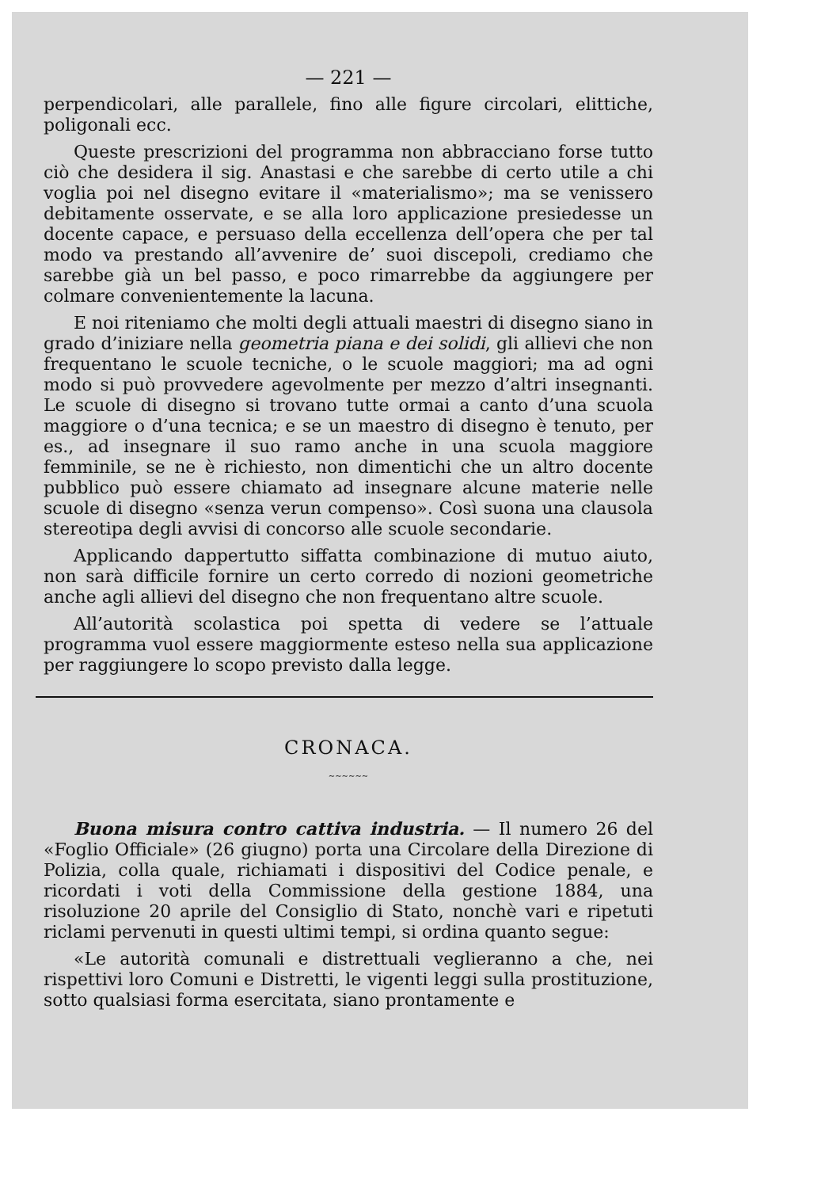— 221 —
perpendicolari, alle parallele, fino alle figure circolari, elittiche, poligonali ecc.
Queste prescrizioni del programma non abbracciano forse tutto ciò che desidera il sig. Anastasi e che sarebbe di certo utile a chi voglia poi nel disegno evitare il «materialismo»; ma se venissero debitamente osservate, e se alla loro applicazione presiedesse un docente capace, e persuaso della eccellenza dell’opera che per tal modo va prestando all’avvenire de’ suoi discepoli, crediamo che sarebbe già un bel passo, e poco rimarrebbe da aggiungere per colmare convenientemente la lacuna.
E noi riteniamo che molti degli attuali maestri di disegno siano in grado d’iniziare nella geometria piana e dei solidi, gli allievi che non frequentano le scuole tecniche, o le scuole maggiori; ma ad ogni modo si può provvedere agevolmente per mezzo d’altri insegnanti. Le scuole di disegno si trovano tutte ormai a canto d’una scuola maggiore o d’una tecnica; e se un maestro di disegno è tenuto, per es., ad insegnare il suo ramo anche in una scuola maggiore femminile, se ne è richiesto, non dimentichi che un altro docente pubblico può essere chiamato ad insegnare alcune materie nelle scuole di disegno «senza verun compenso». Così suona una clausola stereotipa degli avvisi di concorso alle scuole secondarie.
Applicando dappertutto siffatta combinazione di mutuo aiuto, non sarà difficile fornire un certo corredo di nozioni geometriche anche agli allievi del disegno che non frequentano altre scuole.
All’autorità scolastica poi spetta di vedere se l’attuale programma vuol essere maggiormente esteso nella sua applicazione per raggiungere lo scopo previsto dalla legge.
CRONACA.
~~~~~~
Buona misura contro cattiva industria. — Il numero 26 del «Foglio Officiale» (26 giugno) porta una Circolare della Direzione di Polizia, colla quale, richiamati i dispositivi del Codice penale, e ricordati i voti della Commissione della gestione 1884, una risoluzione 20 aprile del Consiglio di Stato, nonchè vari e ripetuti riclami pervenuti in questi ultimi tempi, si ordina quanto segue:
«Le autorità comunali e distrettuali veglieranno a che, nei rispettivi loro Comuni e Distretti, le vigenti leggi sulla prostituzione, sotto qualsiasi forma esercitata, siano prontamente e